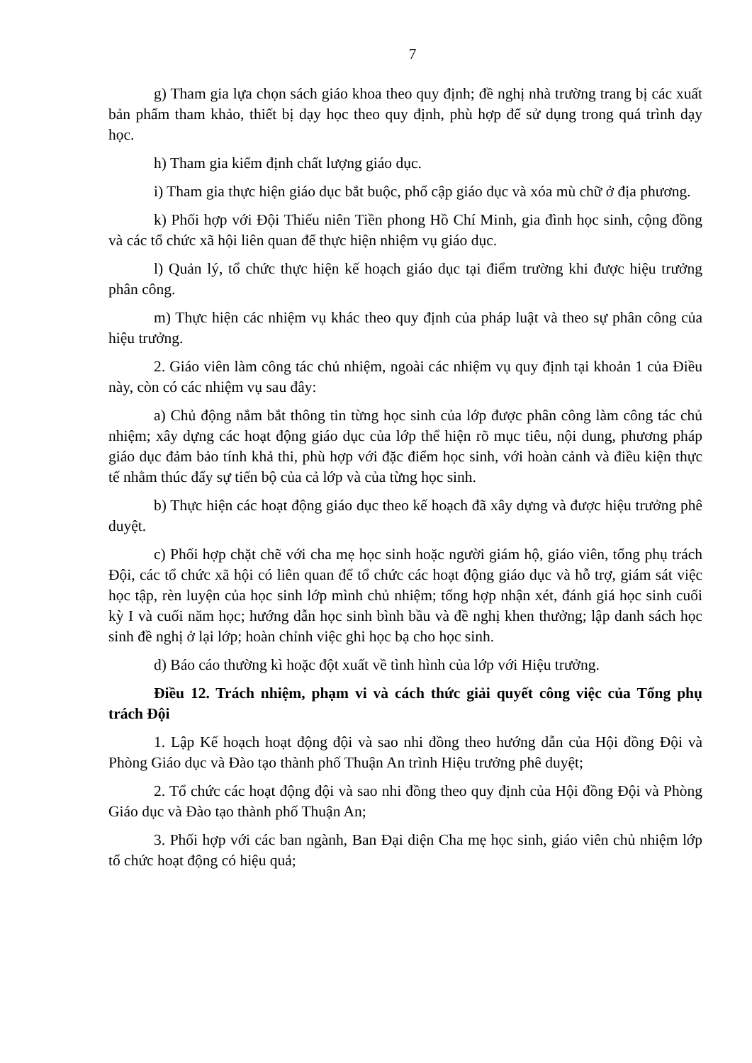7
g) Tham gia lựa chọn sách giáo khoa theo quy định; đề nghị nhà trường trang bị các xuất bản phẩm tham khảo, thiết bị dạy học theo quy định, phù hợp để sử dụng trong quá trình dạy học.
h) Tham gia kiểm định chất lượng giáo dục.
i) Tham gia thực hiện giáo dục bắt buộc, phổ cập giáo dục và xóa mù chữ ở địa phương.
k) Phối hợp với Đội Thiếu niên Tiền phong Hồ Chí Minh, gia đình học sinh, cộng đồng và các tổ chức xã hội liên quan để thực hiện nhiệm vụ giáo dục.
l) Quản lý, tổ chức thực hiện kế hoạch giáo dục tại điểm trường khi được hiệu trưởng phân công.
m) Thực hiện các nhiệm vụ khác theo quy định của pháp luật và theo sự phân công của hiệu trưởng.
2. Giáo viên làm công tác chủ nhiệm, ngoài các nhiệm vụ quy định tại khoản 1 của Điều này, còn có các nhiệm vụ sau đây:
a) Chủ động nắm bắt thông tin từng học sinh của lớp được phân công làm công tác chủ nhiệm; xây dựng các hoạt động giáo dục của lớp thể hiện rõ mục tiêu, nội dung, phương pháp giáo dục đảm bảo tính khả thi, phù hợp với đặc điểm học sinh, với hoàn cảnh và điều kiện thực tế nhằm thúc đẩy sự tiến bộ của cả lớp và của từng học sinh.
b) Thực hiện các hoạt động giáo dục theo kế hoạch đã xây dựng và được hiệu trưởng phê duyệt.
c) Phối hợp chặt chẽ với cha mẹ học sinh hoặc người giám hộ, giáo viên, tổng phụ trách Đội, các tổ chức xã hội có liên quan để tổ chức các hoạt động giáo dục và hỗ trợ, giám sát việc học tập, rèn luyện của học sinh lớp mình chủ nhiệm; tổng hợp nhận xét, đánh giá học sinh cuối kỳ I và cuối năm học; hướng dẫn học sinh bình bầu và đề nghị khen thưởng; lập danh sách học sinh đề nghị ở lại lớp; hoàn chỉnh việc ghi học bạ cho học sinh.
d) Báo cáo thường kì hoặc đột xuất về tình hình của lớp với Hiệu trưởng.
Điều 12. Trách nhiệm, phạm vi và cách thức giải quyết công việc của Tổng phụ trách Đội
1. Lập Kế hoạch hoạt động đội và sao nhi đồng theo hướng dẫn của Hội đồng Đội và Phòng Giáo dục và Đào tạo thành phố Thuận An trình Hiệu trưởng phê duyệt;
2. Tổ chức các hoạt động đội và sao nhi đồng theo quy định của Hội đồng Đội và Phòng Giáo dục và Đào tạo thành phố Thuận An;
3. Phối hợp với các ban ngành, Ban Đại diện Cha mẹ học sinh, giáo viên chủ nhiệm lớp tổ chức hoạt động có hiệu quả;